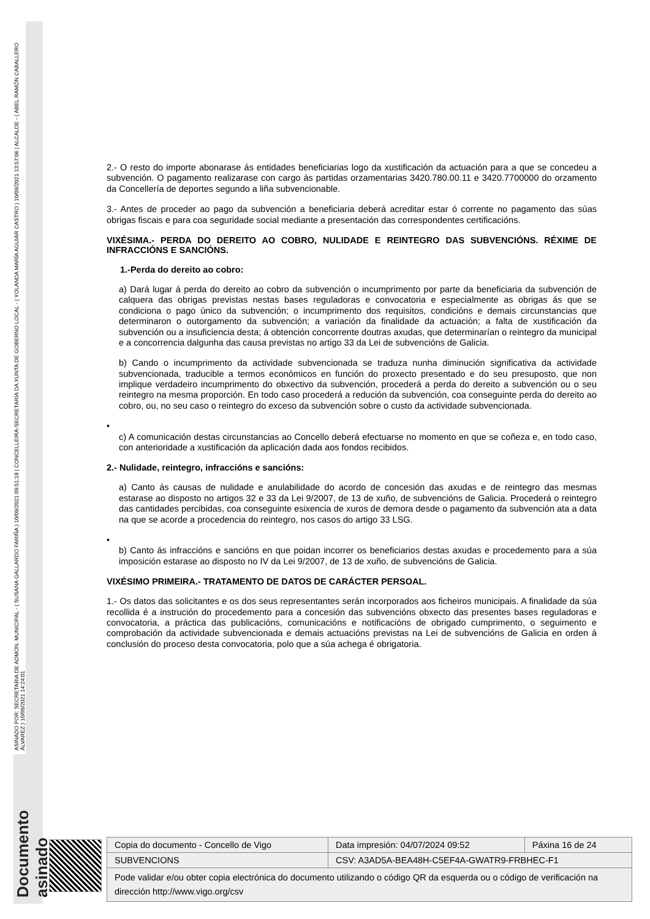Documento asinado ASINADO POR: SECRETARIA DE ADMON. MUNICIPAL - ( SUSANA GALLARDO FARIÑA ) 10/09/2021 09:51:18 | CONCELLEIRA-SECRETARIA DA XUNTA DE GOBERNO LOCAL - ( YOLANDA MARÍA AGUIAR CASTRO ) 10/09/2021 13:57:06 | ALCALDE - ( ABEL RAMÓN CABALLERO ÁLVAREZ ) 10/09/2021 14:24:01
2.- O resto do importe abonarase ás entidades beneficiarias logo da xustificación da actuación para a que se concedeu a subvención. O pagamento realizarase con cargo ás partidas orzamentarias 3420.780.00.11 e 3420.7700000 do orzamento da Concellería de deportes segundo a liña subvencionable.
3.- Antes de proceder ao pago da subvención a beneficiaria deberá acreditar estar ó corrente no pagamento das súas obrigas fiscais e para coa seguridade social mediante a presentación das correspondentes certificacións.
VIXÉSIMA.- PERDA DO DEREITO AO COBRO, NULIDADE E REINTEGRO DAS SUBVENCIÓNS. RÉXIME DE INFRACCIÓNS E SANCIÓNS.
1.-Perda do dereito ao cobro:
a) Dará lugar á perda do dereito ao cobro da subvención o incumprimento por parte da beneficiaria da subvención de calquera das obrigas previstas nestas bases reguladoras e convocatoria e especialmente as obrigas ás que se condiciona o pago único da subvención; o incumprimento dos requisitos, condicións e demais circunstancias que determinaron o outorgamento da subvención; a variación da finalidade da actuación; a falta de xustificación da subvención ou a insuficiencia desta; á obtención concorrente doutras axudas, que determinarían o reintegro da municipal e a concorrencia dalgunha das causa previstas no artigo 33 da Lei de subvencións de Galicia.
b) Cando o incumprimento da actividade subvencionada se traduza nunha diminución significativa da actividade subvencionada, traducible a termos económicos en función do proxecto presentado e do seu presuposto, que non implique verdadeiro incumprimento do obxectivo da subvención, procederá a perda do dereito a subvención ou o seu reintegro na mesma proporción. En todo caso procederá a redución da subvención, coa conseguinte perda do dereito ao cobro, ou, no seu caso o reintegro do exceso da subvención sobre o custo da actividade subvencionada.
•
c) A comunicación destas circunstancias ao Concello deberá efectuarse no momento en que se coñeza e, en todo caso, con anterioridade a xustificación da aplicación dada aos fondos recibidos.
2.- Nulidade, reintegro, infraccións e sancións:
a) Canto ás causas de nulidade e anulabilidade do acordo de concesión das axudas e de reintegro das mesmas estarase ao disposto no artigos 32 e 33 da Lei 9/2007, de 13 de xuño, de subvencións de Galicia. Procederá o reintegro das cantidades percibidas, coa conseguinte esixencia de xuros de demora desde o pagamento da subvención ata a data na que se acorde a procedencia do reintegro, nos casos do artigo 33 LSG.
•
b) Canto ás infraccións e sancións en que poidan incorrer os beneficiarios destas axudas e procedemento para a súa imposición estarase ao disposto no IV da Lei 9/2007, de 13 de xuño, de subvencións de Galicia.
VIXÉSIMO PRIMEIRA.- TRATAMENTO DE DATOS DE CARÁCTER PERSOAL.
1.- Os datos das solicitantes e os dos seus representantes serán incorporados aos ficheiros municipais. A finalidade da súa recollida é a instrución do procedemento para a concesión das subvencións obxecto das presentes bases reguladoras e convocatoria, a práctica das publicacións, comunicacións e notificacións de obrigado cumprimento, o seguimento e comprobación da actividade subvencionada e demais actuacións previstas na Lei de subvencións de Galicia en orden á conclusión do proceso desta convocatoria, polo que a súa achega é obrigatoria.
| Copia do documento - Concello de Vigo | Data impresión: 04/07/2024 09:52 | Páxina 16 de 24 |
| SUBVENCIONS | CSV: A3AD5A-BEA48H-C5EF4A-GWATR9-FRBHEC-F1 | |
| Pode validar e/ou obter copia electrónica do documento utilizando o código QR da esquerda ou o código de verificación na dirección http://www.vigo.org/csv | | |